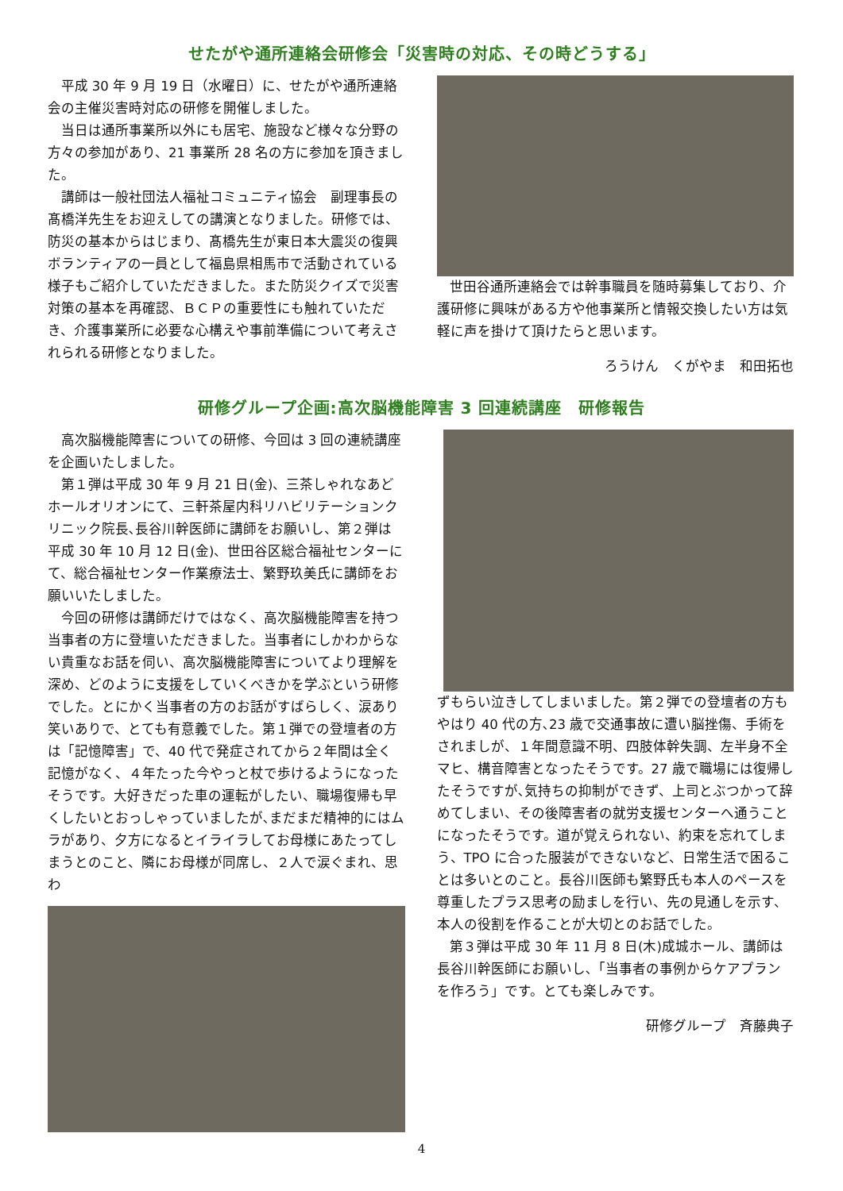せたがや通所連絡会研修会「災害時の対応、その時どうする」
平成 30 年 9 月 19 日（水曜日）に、せたがや通所連絡会の主催災害時対応の研修を開催しました。
当日は通所事業所以外にも居宅、施設など様々な分野の方々の参加があり、21 事業所 28 名の方に参加を頂きました。
講師は一般社団法人福祉コミュニティ協会　副理事長の髙橋洋先生をお迎えしての講演となりました。研修では、防災の基本からはじまり、髙橋先生が東日本大震災の復興ボランティアの一員として福島県相馬市で活動されている様子もご紹介していただきました。また防災クイズで災害対策の基本を再確認、ＢＣＰの重要性にも触れていただき、介護事業所に必要な心構えや事前準備について考えされられる研修となりました。
世田谷通所連絡会では幹事職員を随時募集しており、介護研修に興味がある方や他事業所と情報交換したい方は気軽に声を掛けて頂けたらと思います。
ろうけん　くがやま　和田拓也
研修グループ企画:高次脳機能障害 3 回連続講座　研修報告
高次脳機能障害についての研修、今回は 3 回の連続講座を企画いたしました。
第１弾は平成 30 年 9 月 21 日(金)、三茶しゃれなあどホールオリオンにて、三軒茶屋内科リハビリテーションクリニック院長､長谷川幹医師に講師をお願いし、第２弾は平成 30 年 10 月 12 日(金)、世田谷区総合福祉センターにて、総合福祉センター作業療法士、繁野玖美氏に講師をお願いいたしました。
今回の研修は講師だけではなく、高次脳機能障害を持つ当事者の方に登壇いただきました。当事者にしかわからない貴重なお話を伺い、高次脳機能障害についてより理解を深め、どのように支援をしていくべきかを学ぶという研修でした。とにかく当事者の方のお話がすばらしく、涙あり笑いありで、とても有意義でした。第１弾での登壇者の方は「記憶障害」で、40 代で発症されてから２年間は全く記憶がなく、４年たった今やっと杖で歩けるようになったそうです。大好きだった車の運転がしたい、職場復帰も早くしたいとおっしゃっていましたが､まだまだ精神的にはムラがあり、夕方になるとイライラしてお母様にあたってしまうとのこと、隣にお母様が同席し、２人で涙ぐまれ、思わ
ずもらい泣きしてしまいました。第２弾での登壇者の方もやはり 40 代の方､23 歳で交通事故に遭い脳挫傷、手術をされましが、１年間意識不明、四肢体幹失調、左半身不全マヒ、構音障害となったそうです。27 歳で職場には復帰したそうですが､気持ちの抑制ができず、上司とぶつかって辞めてしまい、その後障害者の就労支援センターへ通うことになったそうです。道が覚えられない、約束を忘れてしまう、TPO に合った服装ができないなど、日常生活で困ることは多いとのこと。長谷川医師も繁野氏も本人のペースを尊重したプラス思考の励ましを行い、先の見通しを示す、本人の役割を作ることが大切とのお話でした。
第３弾は平成 30 年 11 月 8 日(木)成城ホール、講師は長谷川幹医師にお願いし､「当事者の事例からケアプランを作ろう」です。とても楽しみです。
研修グループ　斉藤典子
4